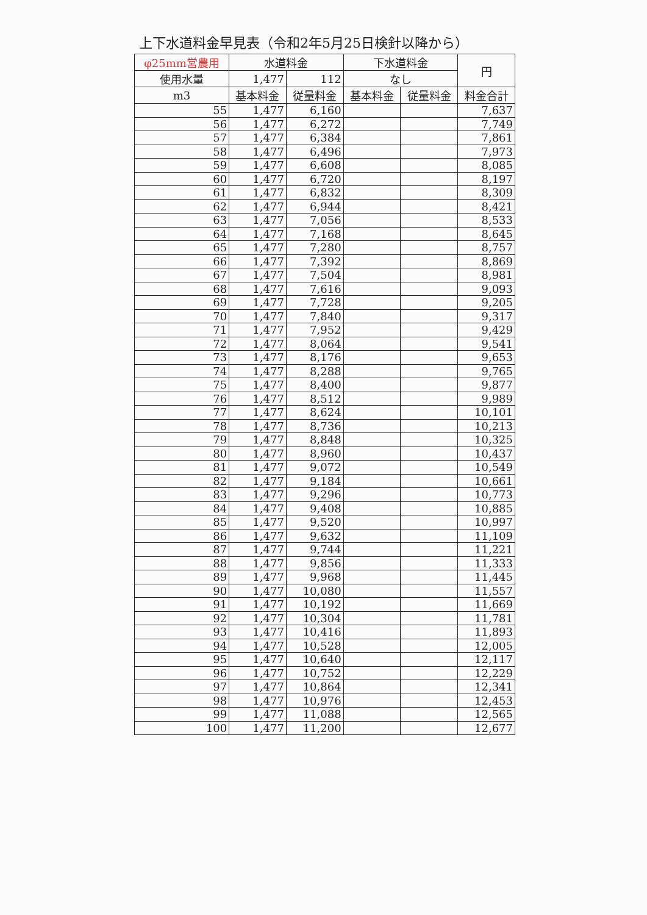上下水道料金早見表（令和2年5月25日検針以降から）
| φ25mm営農用 | 水道料金 | | 下水道料金 | | 円 |
| --- | --- | --- | --- | --- | --- |
| 使用水量 | 1,477 | 112 | なし | | |
| m3 | 基本料金 | 従量料金 | 基本料金 | 従量料金 | 料金合計 |
| 55 | 1,477 | 6,160 | | | 7,637 |
| 56 | 1,477 | 6,272 | | | 7,749 |
| 57 | 1,477 | 6,384 | | | 7,861 |
| 58 | 1,477 | 6,496 | | | 7,973 |
| 59 | 1,477 | 6,608 | | | 8,085 |
| 60 | 1,477 | 6,720 | | | 8,197 |
| 61 | 1,477 | 6,832 | | | 8,309 |
| 62 | 1,477 | 6,944 | | | 8,421 |
| 63 | 1,477 | 7,056 | | | 8,533 |
| 64 | 1,477 | 7,168 | | | 8,645 |
| 65 | 1,477 | 7,280 | | | 8,757 |
| 66 | 1,477 | 7,392 | | | 8,869 |
| 67 | 1,477 | 7,504 | | | 8,981 |
| 68 | 1,477 | 7,616 | | | 9,093 |
| 69 | 1,477 | 7,728 | | | 9,205 |
| 70 | 1,477 | 7,840 | | | 9,317 |
| 71 | 1,477 | 7,952 | | | 9,429 |
| 72 | 1,477 | 8,064 | | | 9,541 |
| 73 | 1,477 | 8,176 | | | 9,653 |
| 74 | 1,477 | 8,288 | | | 9,765 |
| 75 | 1,477 | 8,400 | | | 9,877 |
| 76 | 1,477 | 8,512 | | | 9,989 |
| 77 | 1,477 | 8,624 | | | 10,101 |
| 78 | 1,477 | 8,736 | | | 10,213 |
| 79 | 1,477 | 8,848 | | | 10,325 |
| 80 | 1,477 | 8,960 | | | 10,437 |
| 81 | 1,477 | 9,072 | | | 10,549 |
| 82 | 1,477 | 9,184 | | | 10,661 |
| 83 | 1,477 | 9,296 | | | 10,773 |
| 84 | 1,477 | 9,408 | | | 10,885 |
| 85 | 1,477 | 9,520 | | | 10,997 |
| 86 | 1,477 | 9,632 | | | 11,109 |
| 87 | 1,477 | 9,744 | | | 11,221 |
| 88 | 1,477 | 9,856 | | | 11,333 |
| 89 | 1,477 | 9,968 | | | 11,445 |
| 90 | 1,477 | 10,080 | | | 11,557 |
| 91 | 1,477 | 10,192 | | | 11,669 |
| 92 | 1,477 | 10,304 | | | 11,781 |
| 93 | 1,477 | 10,416 | | | 11,893 |
| 94 | 1,477 | 10,528 | | | 12,005 |
| 95 | 1,477 | 10,640 | | | 12,117 |
| 96 | 1,477 | 10,752 | | | 12,229 |
| 97 | 1,477 | 10,864 | | | 12,341 |
| 98 | 1,477 | 10,976 | | | 12,453 |
| 99 | 1,477 | 11,088 | | | 12,565 |
| 100 | 1,477 | 11,200 | | | 12,677 |